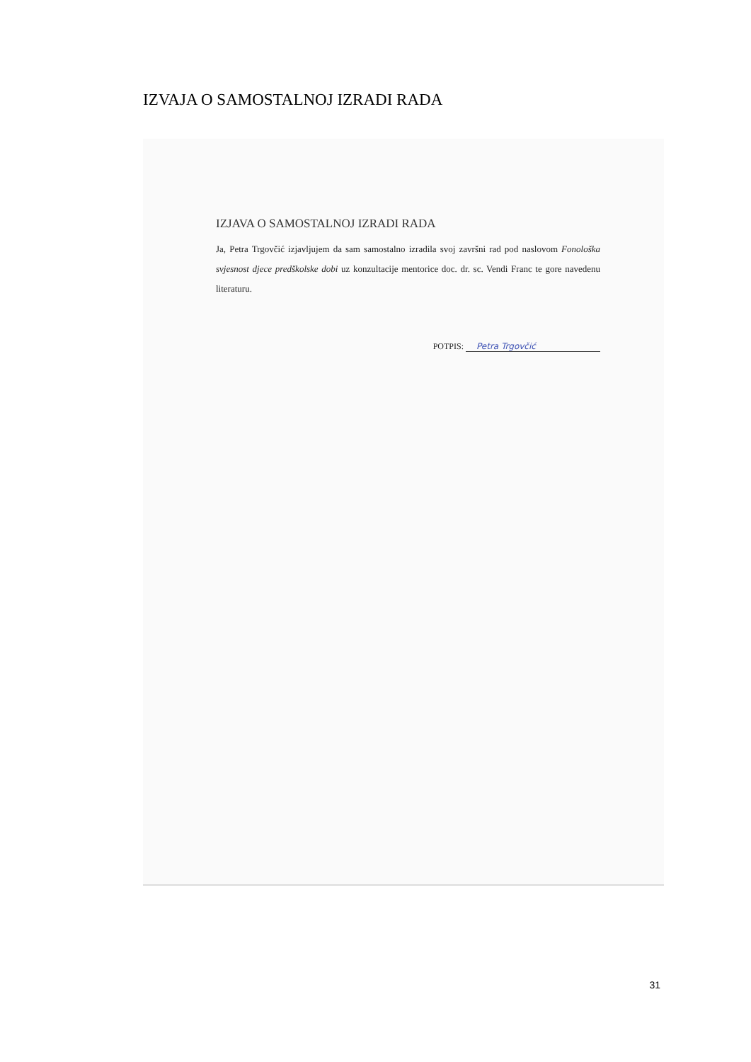IZVAJA O SAMOSTALNOJ IZRADI RADA
IZJAVA O SAMOSTALNOJ IZRADI RADA
Ja, Petra Trgovčić izjavljujem da sam samostalno izradila svoj završni rad pod naslovom Fonološka svjesnost djece predškolske dobi uz konzultacije mentorice doc. dr. sc. Vendi Franc te gore navedenu literaturu.
POTPIS: Petra Trgovčić
31